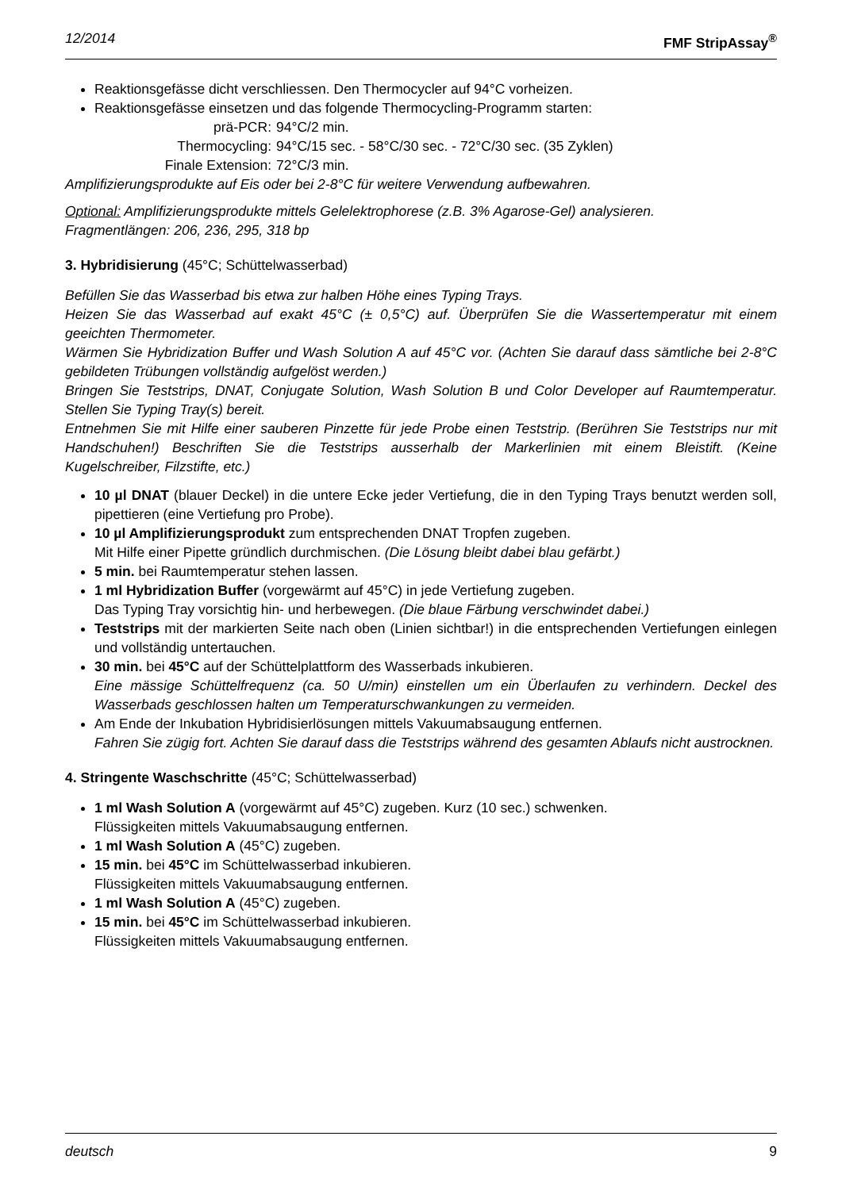12/2014 FMF StripAssay<sup>®</sup>
Reaktionsgefässe dicht verschliessen. Den Thermocycler auf 94°C vorheizen.
Reaktionsgefässe einsetzen und das folgende Thermocycling-Programm starten:
prä-PCR: 94°C/2 min. Thermocycling: 94°C/15 sec. - 58°C/30 sec. - 72°C/30 sec. (35 Zyklen) Finale Extension: 72°C/3 min.
Amplifizierungsprodukte auf Eis oder bei 2-8°C für weitere Verwendung aufbewahren.
Optional: Amplifizierungsprodukte mittels Gelelektrophorese (z.B. 3% Agarose-Gel) analysieren.
Fragmentlängen: 206, 236, 295, 318 bp
3. Hybridisierung (45°C; Schüttelwasserbad)
Befüllen Sie das Wasserbad bis etwa zur halben Höhe eines Typing Trays.
Heizen Sie das Wasserbad auf exakt 45°C (± 0,5°C) auf. Überprüfen Sie die Wassertemperatur mit einem geeichten Thermometer.
Wärmen Sie Hybridization Buffer und Wash Solution A auf 45°C vor. (Achten Sie darauf dass sämtliche bei 2-8°C gebildeten Trübungen vollständig aufgelöst werden.)
Bringen Sie Teststrips, DNAT, Conjugate Solution, Wash Solution B und Color Developer auf Raumtemperatur. Stellen Sie Typing Tray(s) bereit.
Entnehmen Sie mit Hilfe einer sauberen Pinzette für jede Probe einen Teststrip. (Berühren Sie Teststrips nur mit Handschuhen!) Beschriften Sie die Teststrips ausserhalb der Markerlinien mit einem Bleistift. (Keine Kugelschreiber, Filzstifte, etc.)
10 µl DNAT (blauer Deckel) in die untere Ecke jeder Vertiefung, die in den Typing Trays benutzt werden soll, pipettieren (eine Vertiefung pro Probe).
10 µl Amplifizierungsprodukt zum entsprechenden DNAT Tropfen zugeben.
Mit Hilfe einer Pipette gründlich durchmischen. (Die Lösung bleibt dabei blau gefärbt.)
5 min. bei Raumtemperatur stehen lassen.
1 ml Hybridization Buffer (vorgewärmt auf 45°C) in jede Vertiefung zugeben.
Das Typing Tray vorsichtig hin- und herbewegen. (Die blaue Färbung verschwindet dabei.)
Teststrips mit der markierten Seite nach oben (Linien sichtbar!) in die entsprechenden Vertiefungen einlegen und vollständig untertauchen.
30 min. bei 45°C auf der Schüttelplattform des Wasserbads inkubieren.
Eine mässige Schüttelfrequenz (ca. 50 U/min) einstellen um ein Überlaufen zu verhindern. Deckel des Wasserbads geschlossen halten um Temperaturschwankungen zu vermeiden.
Am Ende der Inkubation Hybridisierlösungen mittels Vakuumabsaugung entfernen.
Fahren Sie zügig fort. Achten Sie darauf dass die Teststrips während des gesamten Ablaufs nicht austrocknen.
4. Stringente Waschschritte (45°C; Schüttelwasserbad)
1 ml Wash Solution A (vorgewärmt auf 45°C) zugeben. Kurz (10 sec.) schwenken.
Flüssigkeiten mittels Vakuumabsaugung entfernen.
1 ml Wash Solution A (45°C) zugeben.
15 min. bei 45°C im Schüttelwasserbad inkubieren.
Flüssigkeiten mittels Vakuumabsaugung entfernen.
1 ml Wash Solution A (45°C) zugeben.
15 min. bei 45°C im Schüttelwasserbad inkubieren.
Flüssigkeiten mittels Vakuumabsaugung entfernen.
deutsch 9